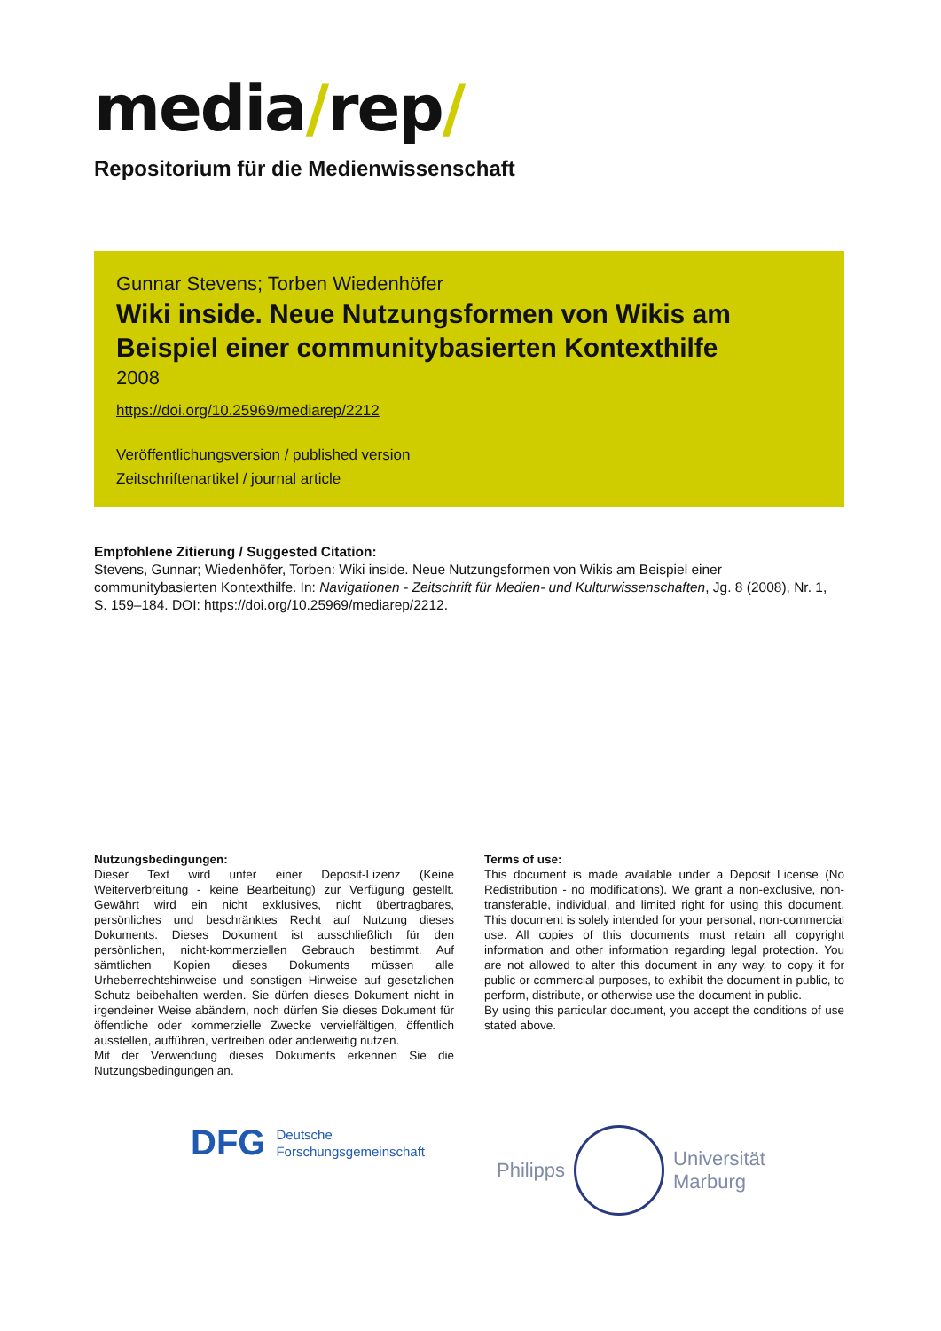media/rep/
Repositorium für die Medienwissenschaft
Gunnar Stevens; Torben Wiedenhöfer
Wiki inside. Neue Nutzungsformen von Wikis am Beispiel einer communitybasierten Kontexthilfe
2008
https://doi.org/10.25969/mediarep/2212
Veröffentlichungsversion / published version
Zeitschriftenartikel / journal article
Empfohlene Zitierung / Suggested Citation:
Stevens, Gunnar; Wiedenhöfer, Torben: Wiki inside. Neue Nutzungsformen von Wikis am Beispiel einer communitybasierten Kontexthilfe. In: Navigationen - Zeitschrift für Medien- und Kulturwissenschaften, Jg. 8 (2008), Nr. 1, S. 159–184. DOI: https://doi.org/10.25969/mediarep/2212.
Nutzungsbedingungen:
Dieser Text wird unter einer Deposit-Lizenz (Keine Weiterverbreitung - keine Bearbeitung) zur Verfügung gestellt. Gewährt wird ein nicht exklusives, nicht übertragbares, persönliches und beschränktes Recht auf Nutzung dieses Dokuments. Dieses Dokument ist ausschließlich für den persönlichen, nicht-kommerziellen Gebrauch bestimmt. Auf sämtlichen Kopien dieses Dokuments müssen alle Urheberrechtshinweise und sonstigen Hinweise auf gesetzlichen Schutz beibehalten werden. Sie dürfen dieses Dokument nicht in irgendeiner Weise abändern, noch dürfen Sie dieses Dokument für öffentliche oder kommerzielle Zwecke vervielfältigen, öffentlich ausstellen, aufführen, vertreiben oder anderweitig nutzen.
Mit der Verwendung dieses Dokuments erkennen Sie die Nutzungsbedingungen an.
Terms of use:
This document is made available under a Deposit License (No Redistribution - no modifications). We grant a non-exclusive, non-transferable, individual, and limited right for using this document. This document is solely intended for your personal, non-commercial use. All copies of this documents must retain all copyright information and other information regarding legal protection. You are not allowed to alter this document in any way, to copy it for public or commercial purposes, to exhibit the document in public, to perform, distribute, or otherwise use the document in public.
By using this particular document, you accept the conditions of use stated above.
DFG
Deutsche
Forschungsgemeinschaft
Philipps
Universität
Marburg